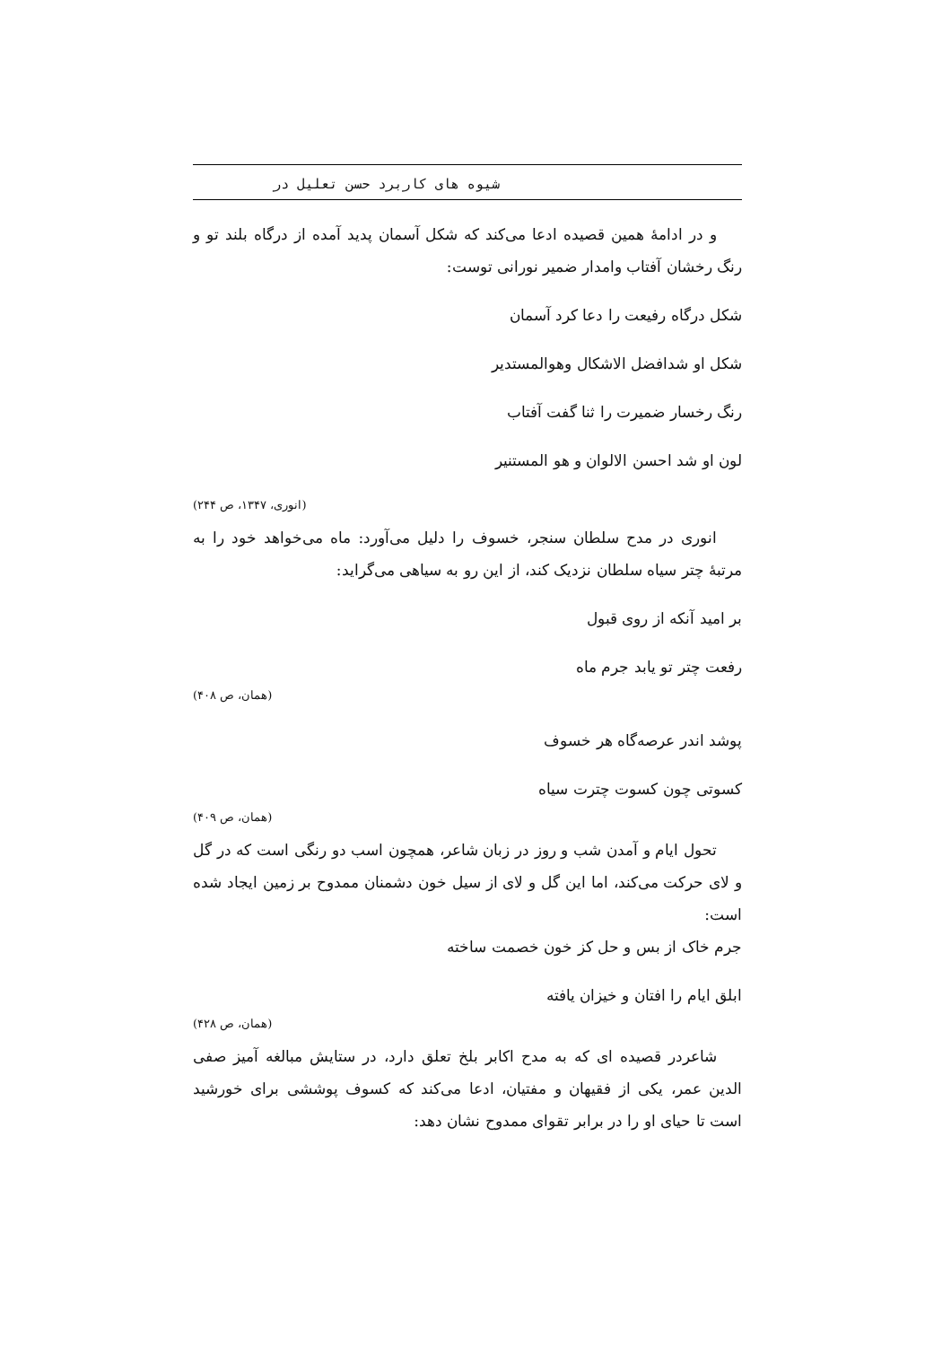شیوه های کاربرد حسن تعلیل در
و در ادامۀ همین قصیده ادعا می‌کند که شکل آسمان پدید آمده از درگاه بلند تو و رنگ رخشان آفتاب وامدار ضمیر نورانی توست:
شکل درگاه رفیعت را دعا کرد آسمان
شکل او شدافضل الاشکال وهوالمستدیر
رنگ رخسار ضمیرت را ثنا گفت آفتاب
لون او شد احسن الالوان و هو المستنیر
(انوری، ۱۳۴۷، ص ۲۴۴)
انوری در مدح سلطان سنجر، خسوف را دلیل می‌آورد: ماه می‌خواهد خود را به مرتبۀ چتر سیاه سلطان نزدیک کند، از این رو به سیاهی می‌گراید:
بر امید آنکه از روی قبول
رفعت چتر تو یابد جرم ماه
(همان، ص ۴۰۸)
پوشد اندر عرصه‌گاه هر خسوف
کسوتی چون کسوت چترت سیاه
(همان، ص ۴۰۹)
تحول ایام و آمدن شب و روز در زبان شاعر، همچون اسب دو رنگی است که در گل و لای حرکت می‌کند، اما این گل و لای از سیل خون دشمنان ممدوح بر زمین ایجاد شده است:
جرم خاک از بس و حل کز خون خصمت ساخته
ابلق ایام را افتان و خیزان یافته
(همان، ص ۴۲۸)
شاعردر قصیده ای که به مدح اکابر بلخ تعلق دارد، در ستایش مبالغه آمیز صفی الدین عمر، یکی از فقیهان و مفتیان، ادعا می‌کند که کسوف پوششی برای خورشید است تا حیای او را در برابر تقوای ممدوح نشان دهد: